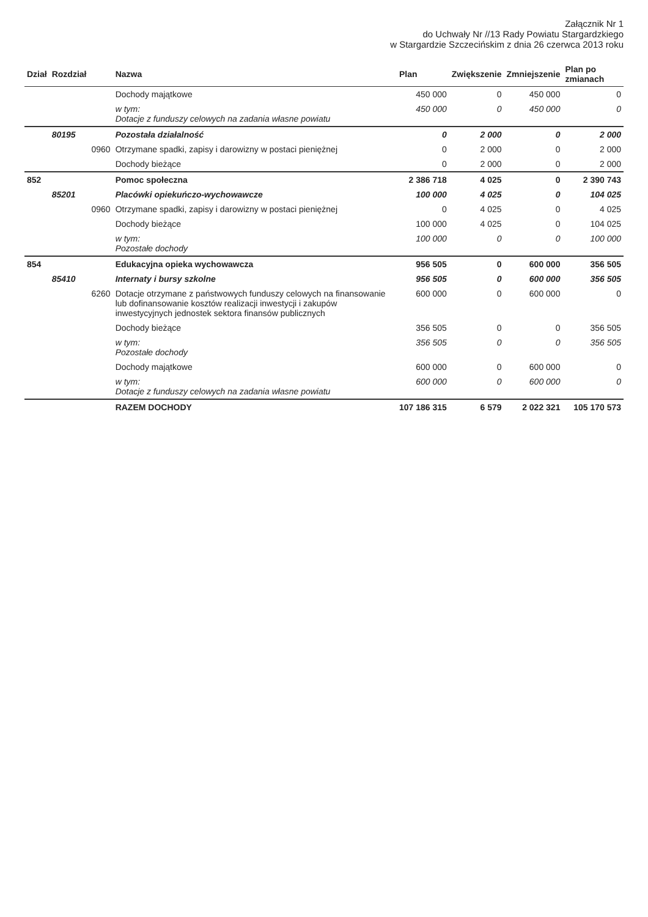Załącznik Nr 1
do Uchwały Nr //13 Rady Powiatu Stargardzkiego
w Stargardzie Szczecińskim z dnia 26 czerwca 2013 roku
| Dział | Rozdział | | Nazwa | Plan | Zwiększenie | Zmniejszenie | Plan po zmianach |
| --- | --- | --- | --- | --- | --- | --- | --- |
| | | | Dochody majątkowe | 450 000 | 0 | 450 000 | 0 |
| | | | w tym: Dotacje z funduszy celowych na zadania własne powiatu | 450 000 | 0 | 450 000 | 0 |
| | 80195 | | Pozostała działalność | 0 | 2 000 | 0 | 2 000 |
| | | 0960 | Otrzymane spadki, zapisy i darowizny w postaci pieniężnej | 0 | 2 000 | 0 | 2 000 |
| | | | Dochody bieżące | 0 | 2 000 | 0 | 2 000 |
| 852 | | | Pomoc społeczna | 2 386 718 | 4 025 | 0 | 2 390 743 |
| | 85201 | | Placówki opiekuńczo-wychowawcze | 100 000 | 4 025 | 0 | 104 025 |
| | | 0960 | Otrzymane spadki, zapisy i darowizny w postaci pieniężnej | 0 | 4 025 | 0 | 4 025 |
| | | | Dochody bieżące | 100 000 | 4 025 | 0 | 104 025 |
| | | | w tym: Pozostałe dochody | 100 000 | 0 | 0 | 100 000 |
| 854 | | | Edukacyjna opieka wychowawcza | 956 505 | 0 | 600 000 | 356 505 |
| | 85410 | | Internaty i bursy szkolne | 956 505 | 0 | 600 000 | 356 505 |
| | | 6260 | Dotacje otrzymane z państwowych funduszy celowych na finansowanie lub dofinansowanie kosztów realizacji inwestycji i zakupów inwestycyjnych jednostek sektora finansów publicznych | 600 000 | 0 | 600 000 | 0 |
| | | | Dochody bieżące | 356 505 | 0 | 0 | 356 505 |
| | | | w tym: Pozostałe dochody | 356 505 | 0 | 0 | 356 505 |
| | | | Dochody majątkowe | 600 000 | 0 | 600 000 | 0 |
| | | | w tym: Dotacje z funduszy celowych na zadania własne powiatu | 600 000 | 0 | 600 000 | 0 |
| | | | RAZEM DOCHODY | 107 186 315 | 6 579 | 2 022 321 | 105 170 573 |